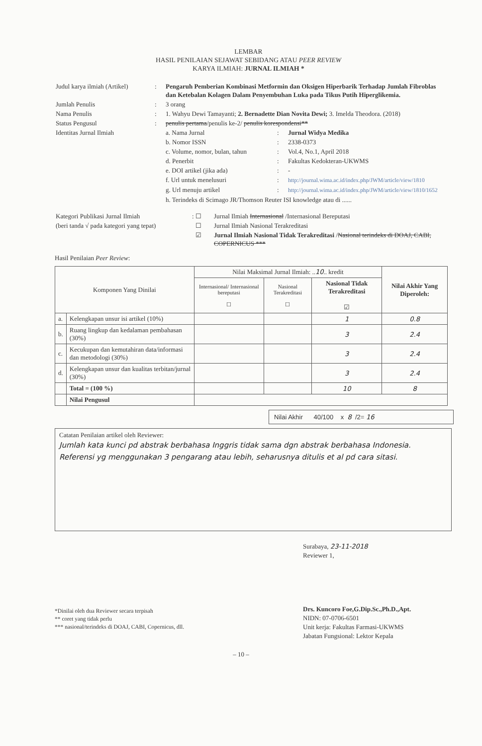LEMBAR
HASIL PENILAIAN SEJAWAT SEBIDANG ATAU PEER REVIEW
KARYA ILMIAH: JURNAL ILMIAH *
| Judul karya ilmiah (Artikel) | : | Pengaruh Pemberian Kombinasi Metformin dan Oksigen Hiperbarik Terhadap Jumlah Fibroblas dan Ketebalan Kolagen Dalam Penyembuhan Luka pada Tikus Putih Hiperglikemia. | | |
| Jumlah Penulis | : | 3 orang | | |
| Nama Penulis | : | 1. Wahyu Dewi Tamayanti; 2. Bernadette Dian Novita Dewi; 3. Imelda Theodora. (2018) | | |
| Status Pengusul | : | penulis pertama /penulis ke-2/ penulis korespondensi** | | |
| Identitas Jurnal Ilmiah | | a. Nama Jurnal | : | Jurnal Widya Medika |
| | | b. Nomor ISSN | : | 2338-0373 |
| | | c. Volume, nomor, bulan, tahun | : | Vol.4, No.1, April 2018 |
| | | d. Penerbit | : | Fakultas Kedokteran-UKWMS |
| | | e. DOI artikel (jika ada) | : | - |
| | | f. Url untuk menelusuri | : | http://journal.wima.ac.id/index.php/JWM/article/view/1810 |
| | | g. Url menuju artikel | : | http://journal.wima.ac.id/index.php/JWM/article/view/1810/1652 |
| | | h. Terindeks di Scimago JR/Thomson Reuter ISI knowledge atau di ...... | | |
| Kategori Publikasi Jurnal Ilmiah | : ☐ | Jurnal Ilmiah Internasional /Internasional Bereputasi |
| (beri tanda √ pada kategori yang tepat) | ☐ | Jurnal Ilmiah Nasional Terakreditasi |
| | ☑ | Jurnal Ilmiah Nasional Tidak Terakreditasi / Nasional terindeks di DOAJ, CABI, COPERNICUS *** |
Hasil Penilaian Peer Review:
| Komponen Yang Dinilai | | Nilai Maksimal Jurnal Ilmiah: .. 10 .. kredit | | | Nilai Akhir Yang Diperoleh: |
| --- | --- | --- | --- | --- | --- |
| | | Internasional/ Internasional bereputasi ☐ | Nasional Terakreditasi ☐ | Nasional Tidak Terakreditasi ☑ | |
| a. | Kelengkapan unsur isi artikel (10%) | | | 1 | 0.8 |
| b. | Ruang lingkup dan kedalaman pembahasan (30%) | | | 3 | 2.4 |
| c. | Kecukupan dan kemutahiran data/informasi dan metodologi (30%) | | | 3 | 2.4 |
| d. | Kelengkapan unsur dan kualitas terbitan/jurnal (30%) | | | 3 | 2.4 |
| | Total = (100 %) | | | 10 | 8 |
| | Nilai Pengusul | | | | |
Nilai Akhir 40/100 x 8 /2= 16
Catatan Penilaian artikel oleh Reviewer:
Jumlah kata kunci pd abstrak berbahasa Inggris tidak sama dgn abstrak berbahasa Indonesia. Referensi yg menggunakan 3 pengarang atau lebih, seharusnya ditulis et al pd cara sitasi.
*Dinilai oleh dua Reviewer secara terpisah
** coret yang tidak perlu
*** nasional/terindeks di DOAJ, CABI, Copernicus, dll.
Surabaya, 23-11-2018
Reviewer 1,
Drs. Kuncoro Foe,G.Dip.Sc.,Ph.D.,Apt.
NIDN: 07-0706-6501
Unit kerja: Fakultas Farmasi-UKWMS
Jabatan Fungsional: Lektor Kepala
– 10 –